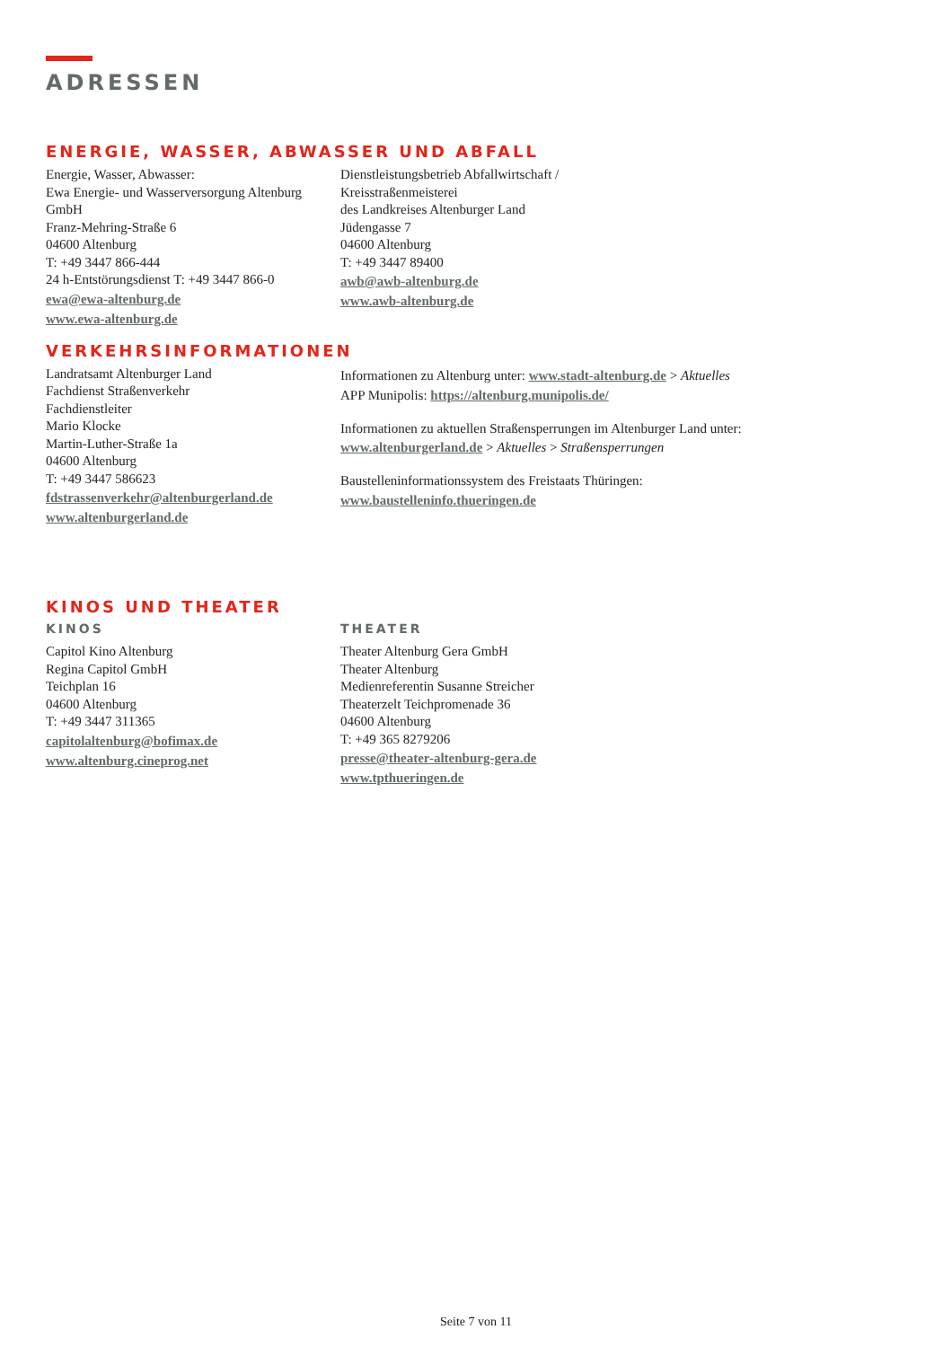ADRESSEN
ENERGIE, WASSER, ABWASSER UND ABFALL
Energie, Wasser, Abwasser:
Ewa Energie- und Wasserversorgung Altenburg GmbH
Franz-Mehring-Straße 6
04600 Altenburg
T: +49 3447 866-444
24 h-Entstörungsdienst T: +49 3447 866-0
ewa@ewa-altenburg.de
www.ewa-altenburg.de
Dienstleistungsbetrieb Abfallwirtschaft /
Kreisstraßenmeisterei
des Landkreises Altenburger Land
Jüdengasse 7
04600 Altenburg
T: +49 3447 89400
awb@awb-altenburg.de
www.awb-altenburg.de
VERKEHRSINFORMATIONEN
Landratsamt Altenburger Land
Fachdienst Straßenverkehr
Fachdienstleiter
Mario Klocke
Martin-Luther-Straße 1a
04600 Altenburg
T: +49 3447 586623
fdstrassenverkehr@altenburgerland.de
www.altenburgerland.de
Informationen zu Altenburg unter: www.stadt-altenburg.de > Aktuelles
APP Munipolis: https://altenburg.munipolis.de/
Informationen zu aktuellen Straßensperrungen im Altenburger Land unter:
www.altenburgerland.de > Aktuelles > Straßensperrungen
Baustelleninformationssystem des Freistaats Thüringen:
www.baustelleninfo.thueringen.de
KINOS UND THEATER
KINOS
Capitol Kino Altenburg
Regina Capitol GmbH
Teichplan 16
04600 Altenburg
T: +49 3447 311365
capitolaltenburg@bofimax.de
www.altenburg.cineprog.net
THEATER
Theater Altenburg Gera GmbH
Theater Altenburg
Medienreferentin Susanne Streicher
Theaterzelt Teichpromenade 36
04600 Altenburg
T: +49 365 8279206
presse@theater-altenburg-gera.de
www.tpthueringen.de
Seite 7 von 11